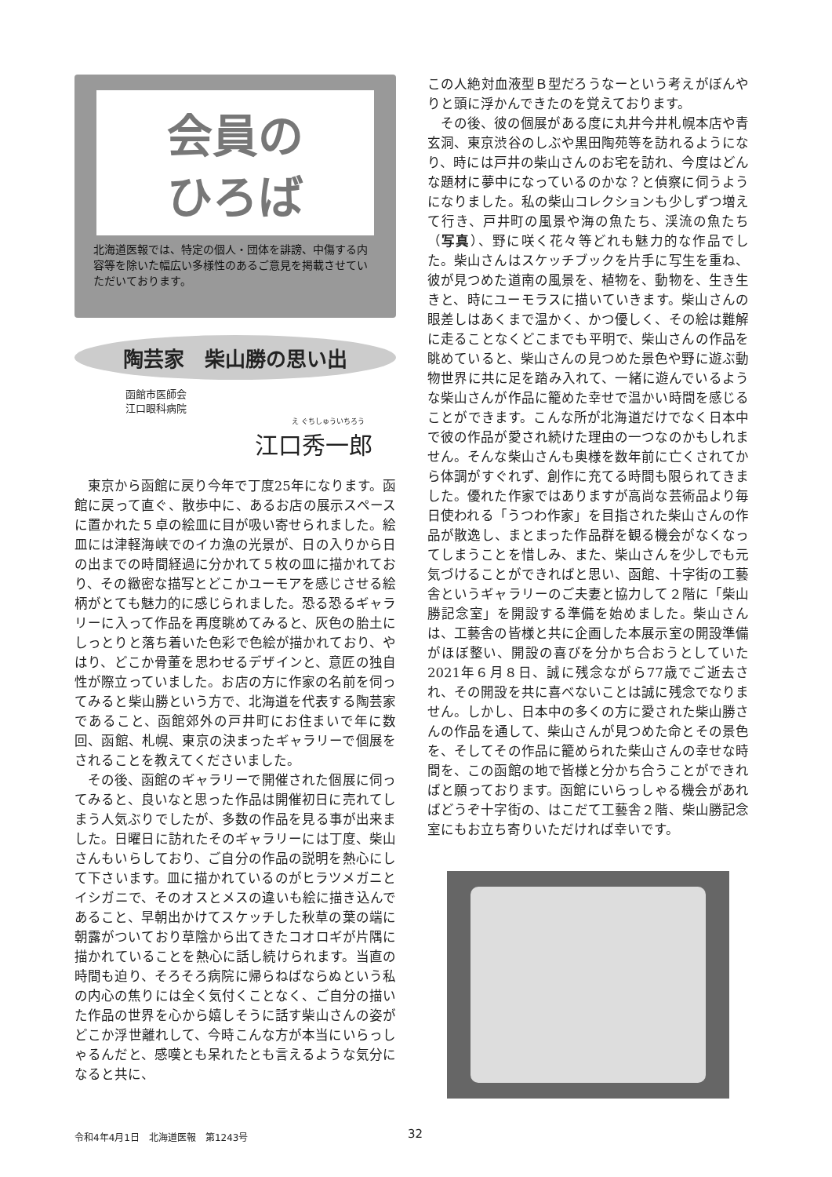会員の
ひろば
北海道医報では、特定の個人・団体を誹謗、中傷する内容等を除いた幅広い多様性のあるご意見を掲載させていただいております。
陶芸家　柴山勝の思い出
函館市医師会
江口眼科病院
え ぐちしゅういちろう
江口秀一郎
東京から函館に戻り今年で丁度25年になります。函館に戻って直ぐ、散歩中に、あるお店の展示スペースに置かれた５卓の絵皿に目が吸い寄せられました。絵皿には津軽海峡でのイカ漁の光景が、日の入りから日の出までの時間経過に分かれて５枚の皿に描かれており、その緻密な描写とどこかユーモアを感じさせる絵柄がとても魅力的に感じられました。恐る恐るギャラリーに入って作品を再度眺めてみると、灰色の胎土にしっとりと落ち着いた色彩で色絵が描かれており、やはり、どこか骨董を思わせるデザインと、意匠の独自性が際立っていました。お店の方に作家の名前を伺ってみると柴山勝という方で、北海道を代表する陶芸家であること、函館郊外の戸井町にお住まいで年に数回、函館、札幌、東京の決まったギャラリーで個展をされることを教えてくださいました。
その後、函館のギャラリーで開催された個展に伺ってみると、良いなと思った作品は開催初日に売れてしまう人気ぶりでしたが、多数の作品を見る事が出来ました。日曜日に訪れたそのギャラリーには丁度、柴山さんもいらしており、ご自分の作品の説明を熱心にして下さいます。皿に描かれているのがヒラツメガニとイシガニで、そのオスとメスの違いも絵に描き込んであること、早朝出かけてスケッチした秋草の葉の端に朝露がついており草陰から出てきたコオロギが片隅に描かれていることを熱心に話し続けられます。当直の時間も迫り、そろそろ病院に帰らねばならぬという私の内心の焦りには全く気付くことなく、ご自分の描いた作品の世界を心から嬉しそうに話す柴山さんの姿がどこか浮世離れして、今時こんな方が本当にいらっしゃるんだと、感嘆とも呆れたとも言えるような気分になると共に、
この人絶対血液型Ｂ型だろうなーという考えがぼんやりと頭に浮かんできたのを覚えております。
その後、彼の個展がある度に丸井今井札幌本店や青玄洞、東京渋谷のしぶや黒田陶苑等を訪れるようになり、時には戸井の柴山さんのお宅を訪れ、今度はどんな題材に夢中になっているのかな？と偵察に伺うようになりました。私の柴山コレクションも少しずつ増えて行き、戸井町の風景や海の魚たち、渓流の魚たち（写真）、野に咲く花々等どれも魅力的な作品でした。柴山さんはスケッチブックを片手に写生を重ね、彼が見つめた道南の風景を、植物を、動物を、生き生きと、時にユーモラスに描いていきます。柴山さんの眼差しはあくまで温かく、かつ優しく、その絵は難解に走ることなくどこまでも平明で、柴山さんの作品を眺めていると、柴山さんの見つめた景色や野に遊ぶ動物世界に共に足を踏み入れて、一緒に遊んでいるような柴山さんが作品に籠めた幸せで温かい時間を感じることができます。こんな所が北海道だけでなく日本中で彼の作品が愛され続けた理由の一つなのかもしれません。そんな柴山さんも奥様を数年前に亡くされてから体調がすぐれず、創作に充てる時間も限られてきました。優れた作家ではありますが高尚な芸術品より毎日使われる「うつわ作家」を目指された柴山さんの作品が散逸し、まとまった作品群を観る機会がなくなってしまうことを惜しみ、また、柴山さんを少しでも元気づけることができればと思い、函館、十字街の工藝舎というギャラリーのご夫妻と協力して２階に「柴山勝記念室」を開設する準備を始めました。柴山さんは、工藝舎の皆様と共に企画した本展示室の開設準備がほぼ整い、開設の喜びを分かち合おうとしていた2021年６月８日、誠に残念ながら77歳でご逝去され、その開設を共に喜べないことは誠に残念でなりません。しかし、日本中の多くの方に愛された柴山勝さんの作品を通して、柴山さんが見つめた命とその景色を、そしてその作品に籠められた柴山さんの幸せな時間を、この函館の地で皆様と分かち合うことができればと願っております。函館にいらっしゃる機会があればどうぞ十字街の、はこだて工藝舎２階、柴山勝記念室にもお立ち寄りいただければ幸いです。
令和4年4月1日　北海道医報　第1243号
32